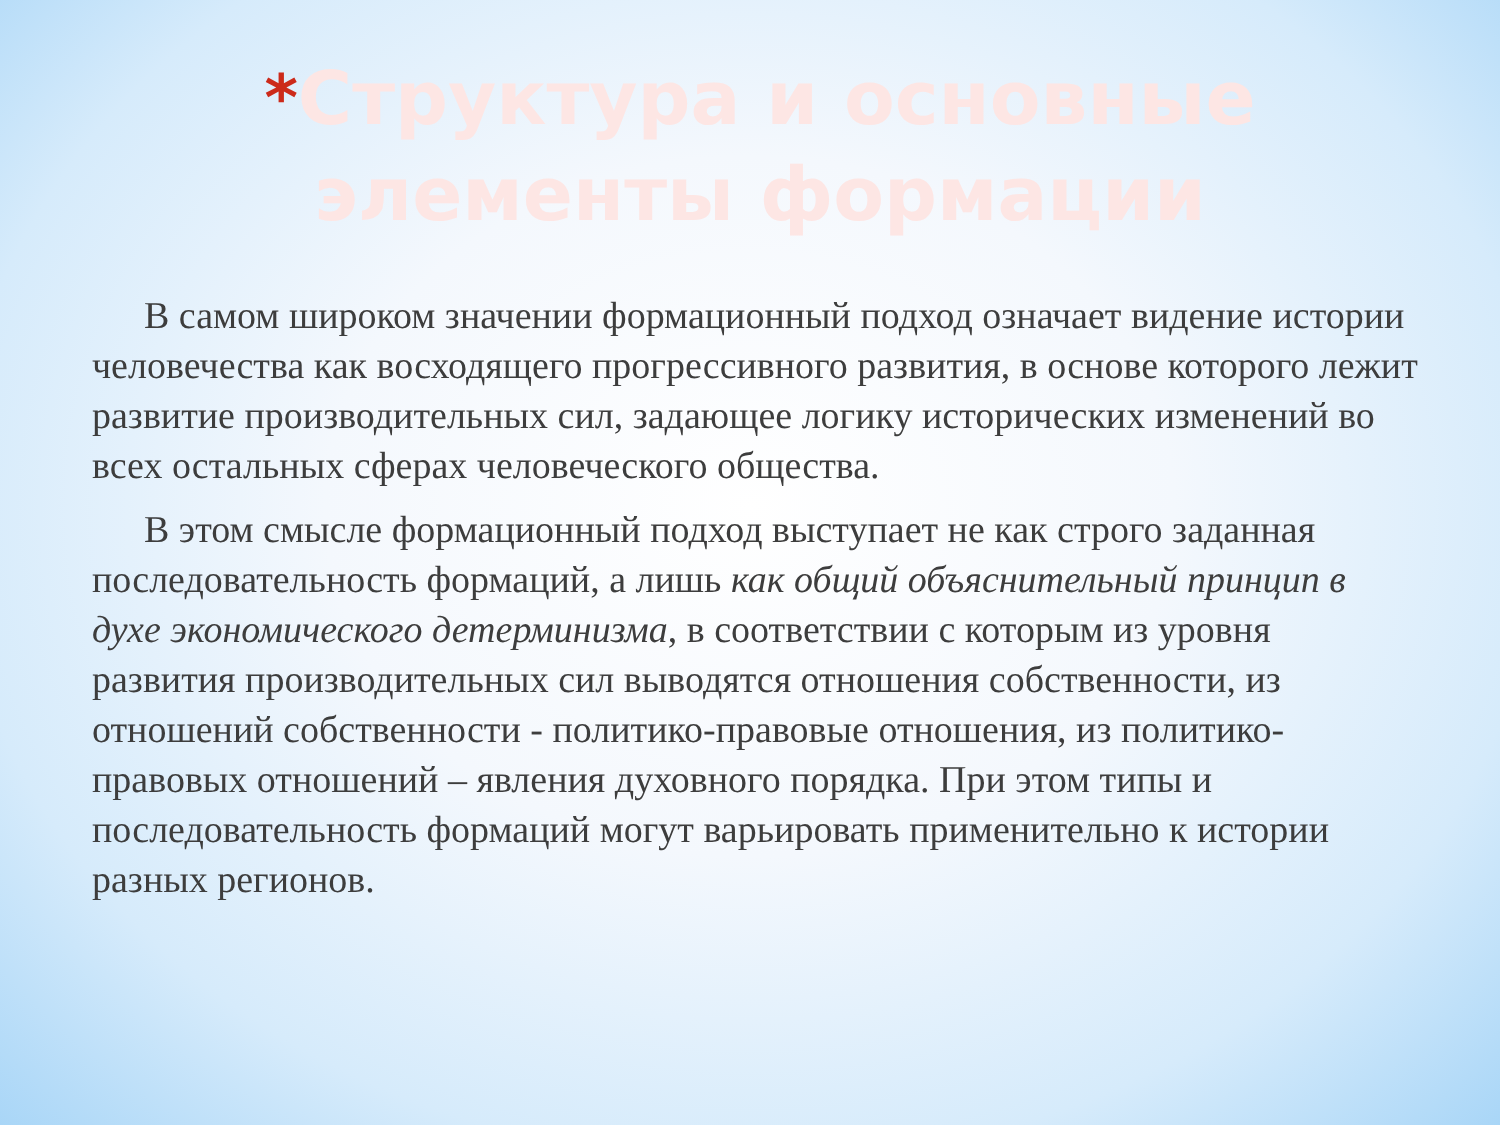*Структура и основные элементы формации
В самом широком значении формационный подход означает видение истории человечества как восходящего прогрессивного развития, в основе которого лежит развитие производительных сил, задающее логику исторических изменений во всех остальных сферах человеческого общества.
В этом смысле формационный подход выступает не как строго заданная последовательность формаций, а лишь как общий объяснительный принцип в духе экономического детерминизма, в соответствии с которым из уровня развития производительных сил выводятся отношения собственности, из отношений собственности - политико-правовые отношения, из политико-правовых отношений – явления духовного порядка. При этом типы и последовательность формаций могут варьировать применительно к истории разных регионов.